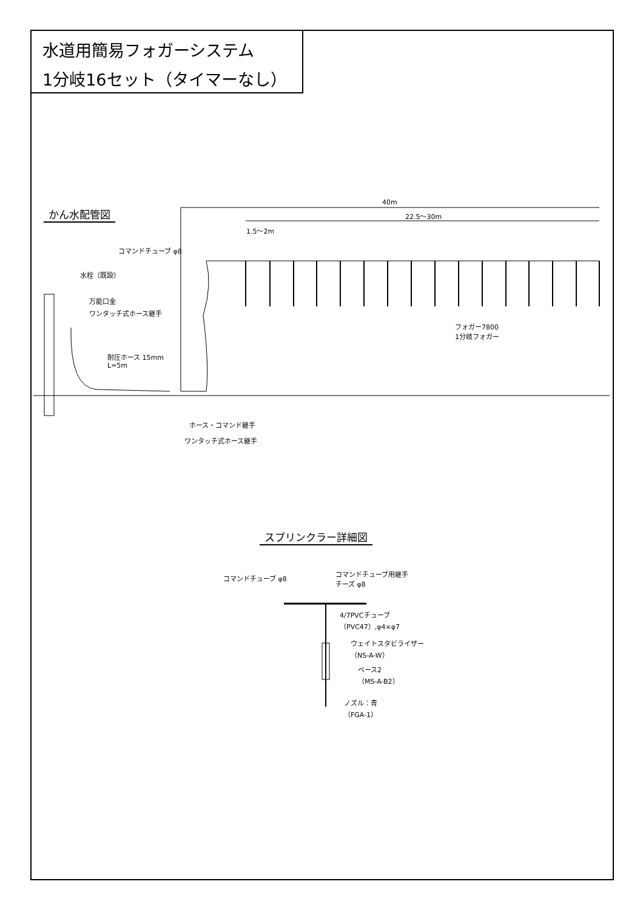水道用簡易フォガーシステム
1分岐16セット（タイマーなし）
かん水配管図
40m
22.5～30m
1.5～2m
コマンドチューブ φ8
水栓（既設）
万能口金
ワンタッチ式ホース継手
耐圧ホース 15mm
L=5m
フォガー7800
1分岐フォガー
ホース・コマンド継手
ワンタッチ式ホース継手
スプリンクラー詳細図
コマンドチューブ φ8
コマンドチューブ用継手
チーズ φ8
4/7PVCチューブ
（PVC47）,φ4×φ7
ウェイトスタビライザー
（NS-A-W）
ベース2
（MS-A-B2）
ノズル：青
（FGA-1）